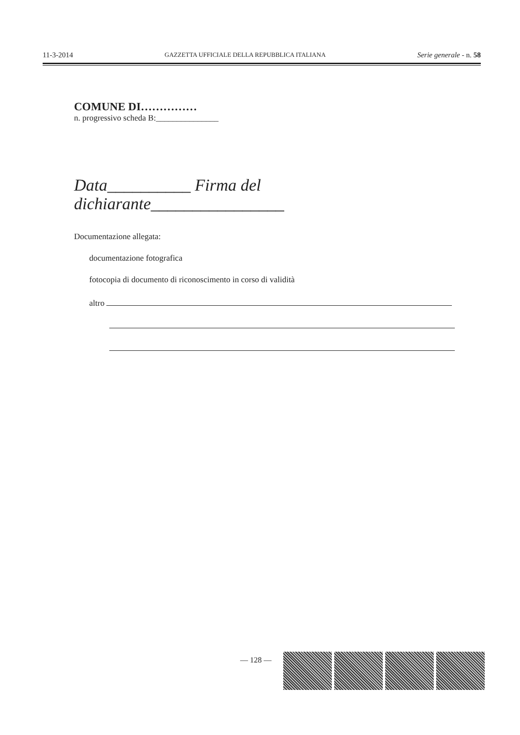11-3-2014 GAZZETTA UFFICIALE DELLA REPUBBLICA ITALIANA Serie generale - n. 58
COMUNE DI……………
n. progressivo scheda B:_______________
Data__________ Firma del dichiarante________________
Documentazione allegata:
documentazione fotografica
fotocopia di documento di riconoscimento in corso di validità
altro
— 128 —